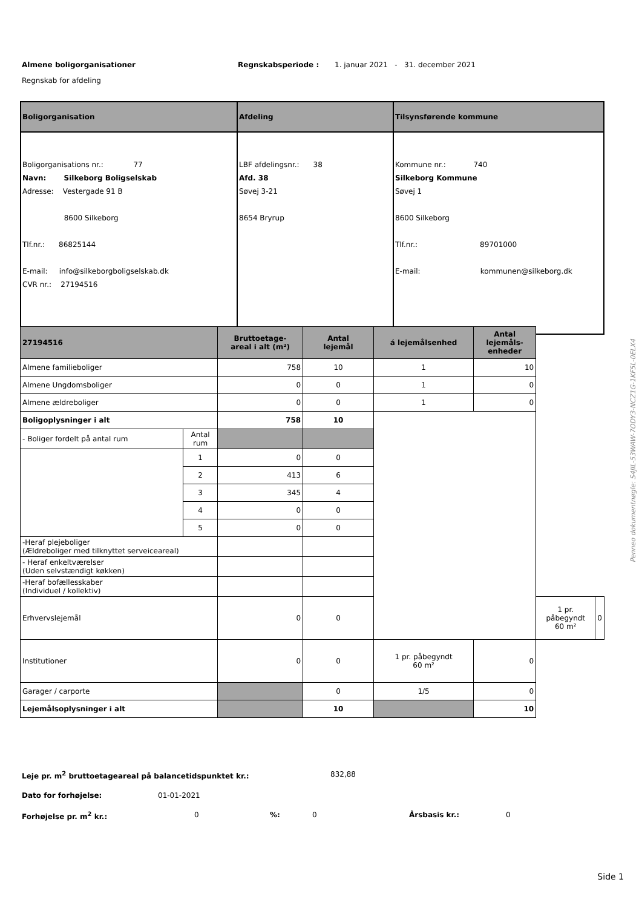Almene boligorganisationer Regnskabsperiode : 1. januar 2021 - 31. december 2021
Regnskab for afdeling
| Boligorganisation | Afdeling | Tilsynsførende kommune |
| --- | --- | --- |
| Boligorganisations nr.: 77 Navn: Silkeborg Boligselskab Adresse: Vestergade 91 B 8600 Silkeborg Tlf.nr.: 86825144 E-mail: info@silkeborgboligselskab.dk CVR nr.: 27194516 | LBF afdelingsnr.: 38 Afd. 38 Søvej 3-21 8654 Bryrup | Kommune nr.: 740 Silkeborg Kommune Søvej 1 8600 Silkeborg Tlf.nr.: 89701000 E-mail: kommunen@silkeborg.dk |
| 27194516 | | Bruttoetage- areal i alt (m²) | Antal lejemål | á lejemålsenhed | Antal lejemåls- enheder | | |
| --- | --- | --- | --- | --- | --- | --- | --- |
| Almene familieboliger | | 758 | 10 | 1 | 10 | | |
| Almene Ungdomsboliger | | 0 | 0 | 1 | 0 | | |
| Almene ældreboliger | | 0 | 0 | 1 | 0 | | |
| Boligoplysninger i alt | | 758 | 10 | | | | |
| - Boliger fordelt på antal rum | Antal rum | | | | | | |
| | 1 | 0 | 0 | | | | |
| | 2 | 413 | 6 | | | | |
| | 3 | 345 | 4 | | | | |
| | 4 | 0 | 0 | | | | |
| | 5 | 0 | 0 | | | | |
| -Heraf plejeboliger (Ældreboliger med tilknyttet serveiceareal) | | | | | | | |
| - Heraf enkeltværelser (Uden selvstændigt køkken) | | | | | | | |
| -Heraf bofællesskaber (Individuel / kollektiv) | | | | | | | |
| Erhvervslejemål | | 0 | 0 | | | 1 pr. påbegyndt 60 m² | 0 |
| Institutioner | | 0 | 0 | 1 pr. påbegyndt 60 m² | 0 | | |
| Garager / carporte | | | 0 | 1/5 | 0 | | |
| Lejemålsoplysninger i alt | | | 10 | | 10 | | |
Leje pr. m<sup>2</sup> bruttoetageareal på balancetidspunktet kr.: 832,88
Dato for forhøjelse: 01-01-2021
Forhøjelse pr. m<sup>2</sup> kr.: 0%: 0 Årsbasis kr.: 0
Penneo dokumentnøgle: S4JIL-53WAW-7ODY3-NCZ1G-1KF5L-0ELX4
Side 1